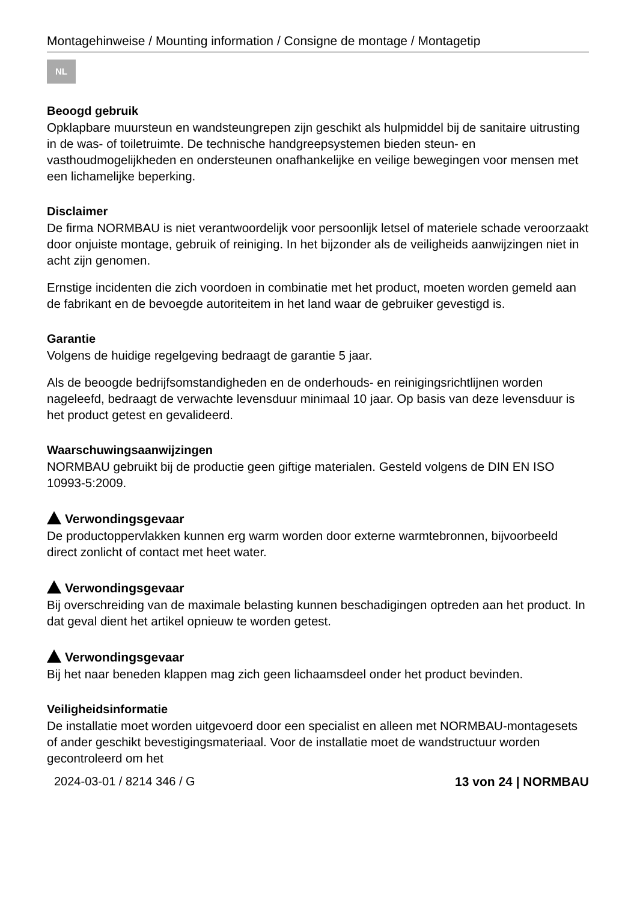Montagehinweise / Mounting information / Consigne de montage / Montagetip
NL
Beoogd gebruik
Opklapbare muursteun en wandsteungrepen zijn geschikt als hulpmiddel bij de sanitaire uitrusting in de was- of toiletruimte. De technische handgreepsystemen bieden steun- en vasthoudmogelijkheden en ondersteunen onafhankelijke en veilige bewegingen voor mensen met een lichamelijke beperking.
Disclaimer
De firma NORMBAU is niet verantwoordelijk voor persoonlijk letsel of materiele schade veroorzaakt door onjuiste montage, gebruik of reiniging. In het bijzonder als de veiligheids aanwijzingen niet in acht zijn genomen.
Ernstige incidenten die zich voordoen in combinatie met het product, moeten worden gemeld aan de fabrikant en de bevoegde autoriteitem in het land waar de gebruiker gevestigd is.
Garantie
Volgens de huidige regelgeving bedraagt de garantie 5 jaar.
Als de beoogde bedrijfsomstandigheden en de onderhouds- en reinigingsrichtlijnen worden nageleefd, bedraagt de verwachte levensduur minimaal 10 jaar. Op basis van deze levensduur is het product getest en gevalideerd.
Waarschuwingsaanwijzingen
NORMBAU gebruikt bij de productie geen giftige materialen. Gesteld volgens de DIN EN ISO 10993-5:2009.
Verwondingsgevaar
De productoppervlakken kunnen erg warm worden door externe warmtebronnen, bijvoorbeeld direct zonlicht of contact met heet water.
Verwondingsgevaar
Bij overschreiding van de maximale belasting kunnen beschadigingen optreden aan het product. In dat geval dient het artikel opnieuw te worden getest.
Verwondingsgevaar
Bij het naar beneden klappen mag zich geen lichaamsdeel onder het product bevinden.
Veiligheidsinformatie
De installatie moet worden uitgevoerd door een specialist en alleen met NORMBAU-montagesets of ander geschikt bevestigingsmateriaal. Voor de installatie moet de wandstructuur worden gecontroleerd om het
2024-03-01 / 8214 346 / G 13 von 24 | NORMBAU